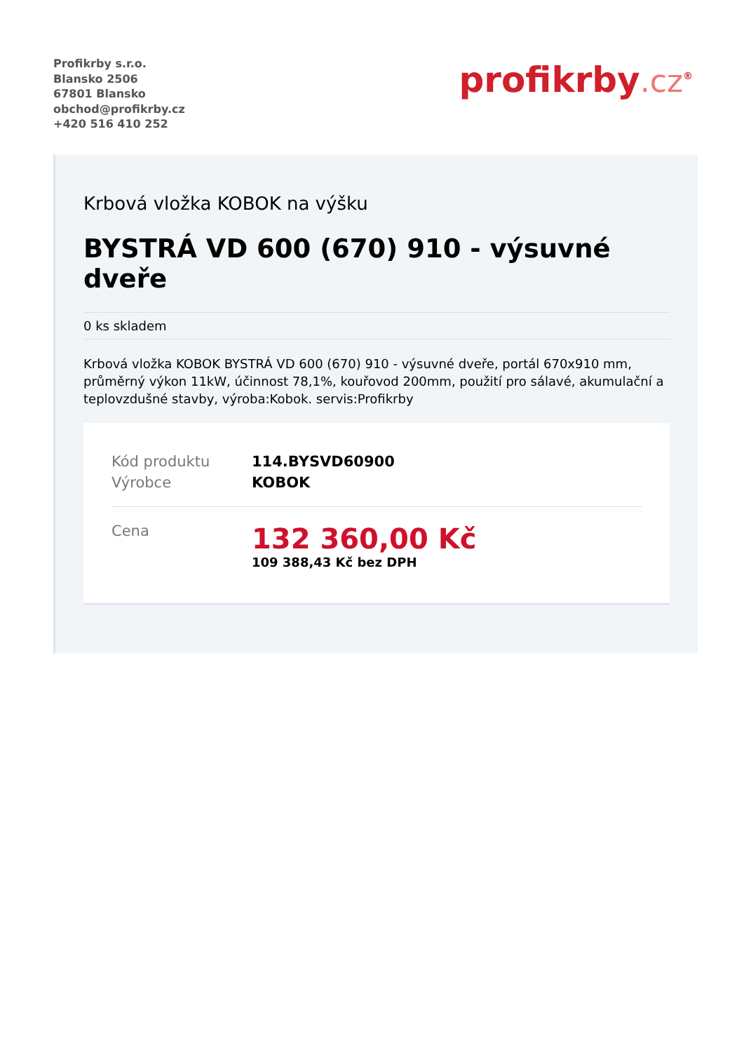Profikrby s.r.o.
Blansko 2506
67801 Blansko
obchod@profikrby.cz
+420 516 410 252
profikrby.cz<sup>®</sup>
Krbová vložka KOBOK na výšku
BYSTRÁ VD 600 (670) 910 - výsuvné dveře
0 ks skladem
Krbová vložka KOBOK BYSTRÁ VD 600 (670) 910 - výsuvné dveře, portál 670x910 mm, průměrný výkon 11kW, účinnost 78,1%, kouřovod 200mm, použití pro sálavé, akumulační a teplovzdušné stavby, výroba:Kobok. servis:Profikrby
| Kód produktu | 114.BYSVD60900 |
| Výrobce | KOBOK |
| Cena | 132 360,00 Kč 109 388,43 Kč bez DPH |